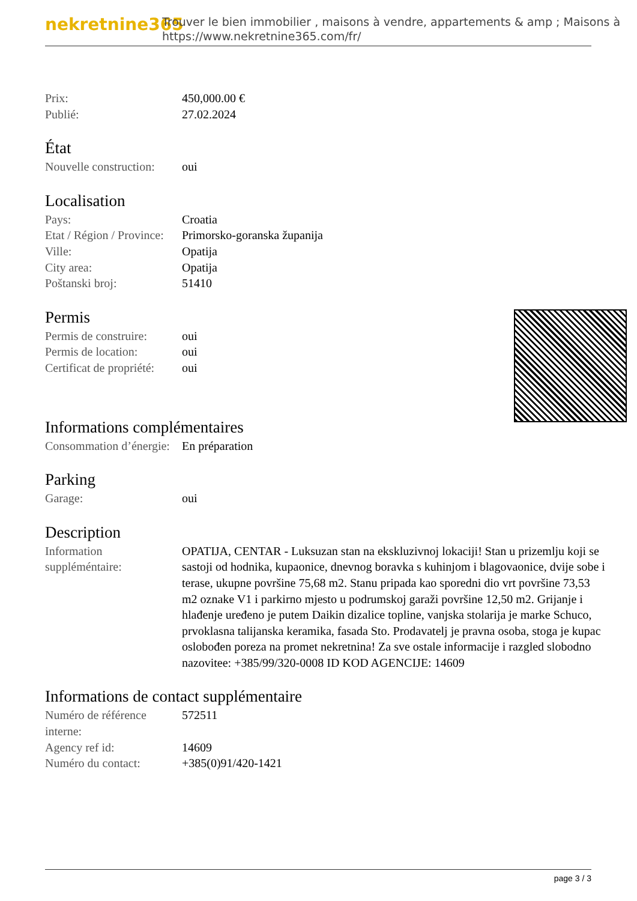nekretnine365
Trouver le bien immobilier , maisons à vendre, appartements & amp ; Maisons à
https://www.nekretnine365.com/fr/
| Prix: | 450,000.00 € |
| Publié: | 27.02.2024 |
État
| Nouvelle construction: | oui |
Localisation
| Pays: | Croatia |
| Etat / Région / Province: | Primorsko-goranska županija |
| Ville: | Opatija |
| City area: | Opatija |
| Poštanski broj: | 51410 |
Permis
| Permis de construire: | oui |
| Permis de location: | oui |
| Certificat de propriété: | oui |
Informations complémentaires
| Consommation d’énergie: | En préparation |
Parking
| Garage: | oui |
Description
| Information suppléméntaire: | OPATIJA, CENTAR - Luksuzan stan na ekskluzivnoj lokaciji! Stan u prizemlju koji se sastoji od hodnika, kupaonice, dnevnog boravka s kuhinjom i blagovaonice, dvije sobe i terase, ukupne površine 75,68 m2. Stanu pripada kao sporedni dio vrt površine 73,53 m2 oznake V1 i parkirno mjesto u podrumskoj garaži površine 12,50 m2. Grijanje i hlađenje uređeno je putem Daikin dizalice topline, vanjska stolarija je marke Schuco, prvoklasna talijanska keramika, fasada Sto. Prodavatelj je pravna osoba, stoga je kupac oslobođen poreza na promet nekretnina! Za sve ostale informacije i razgled slobodno nazovitee: +385/99/320-0008 ID KOD AGENCIJE: 14609 |
Informations de contact supplémentaire
| Numéro de référence interne: | 572511 |
| Agency ref id: | 14609 |
| Numéro du contact: | +385(0)91/420-1421 |
page 3 / 3